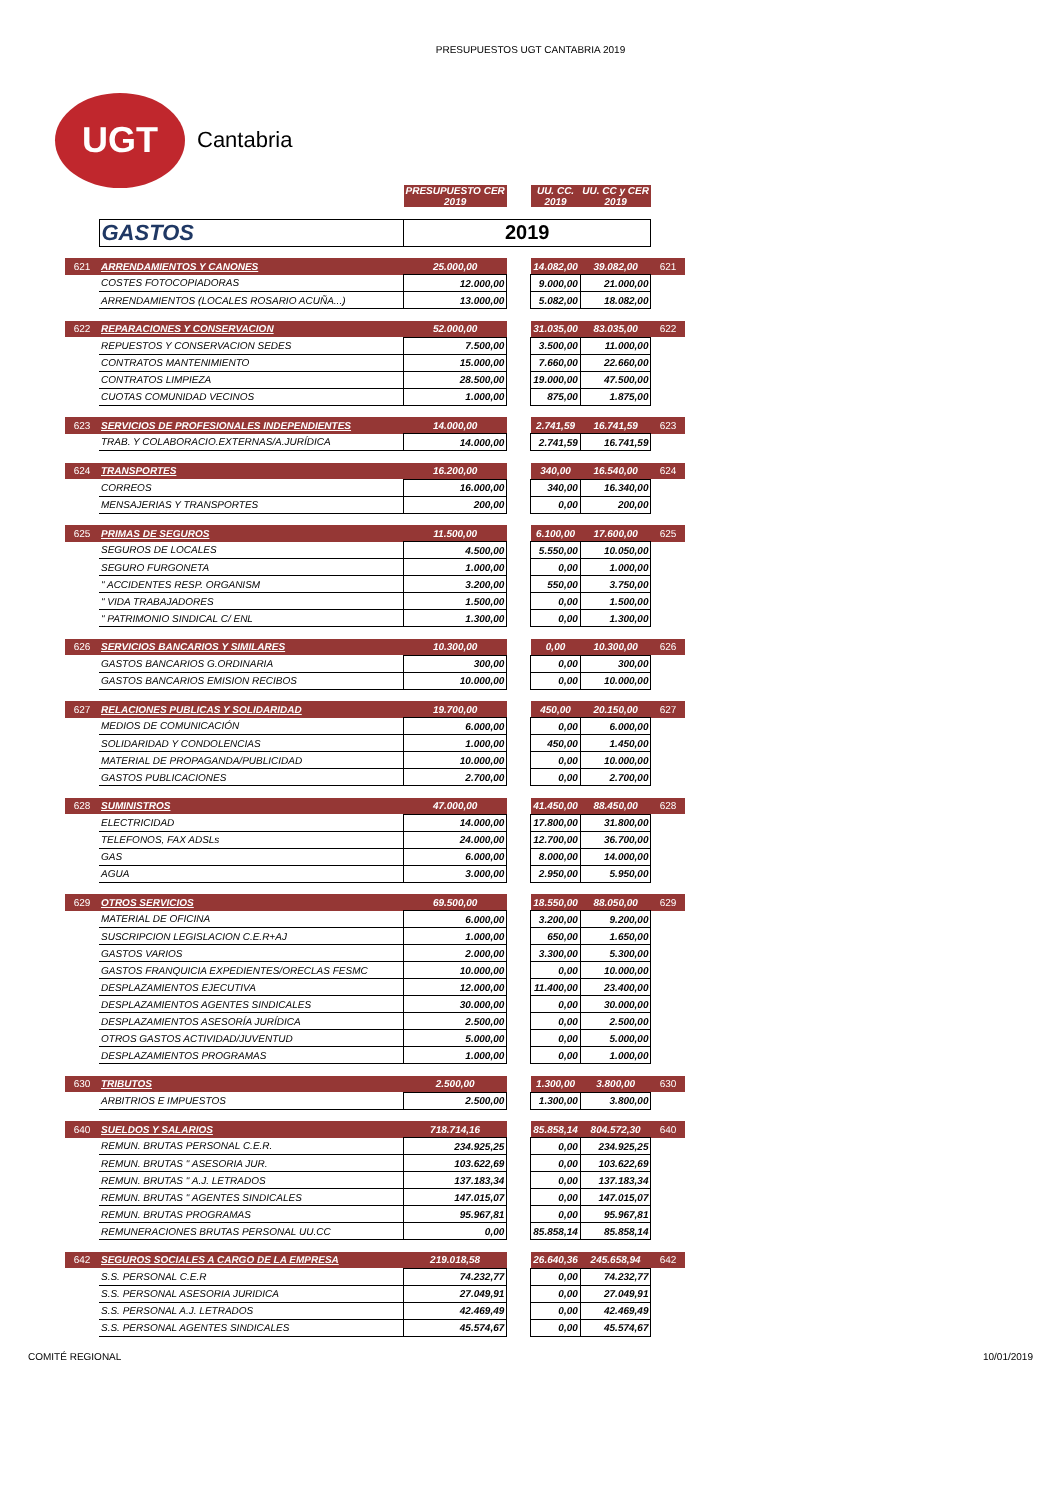PRESUPUESTOS UGT CANTABRIA 2019
UGT
Cantabria
| | | PRESUPUESTO CER 2019 | | UU. CC. 2019 | UU. CC y CER 2019 | |
| | GASTOS | 2019 | | | | |
| 621 | ARRENDAMIENTOS Y CANONES | 25.000,00 | | 14.082,00 | 39.082,00 | 621 |
| | COSTES FOTOCOPIADORAS | 12.000,00 | | 9.000,00 | 21.000,00 | |
| | ARRENDAMIENTOS (LOCALES ROSARIO ACUÑA...) | 13.000,00 | | 5.082,00 | 18.082,00 | |
| 622 | REPARACIONES Y CONSERVACION | 52.000,00 | | 31.035,00 | 83.035,00 | 622 |
| | REPUESTOS Y CONSERVACION SEDES | 7.500,00 | | 3.500,00 | 11.000,00 | |
| | CONTRATOS MANTENIMIENTO | 15.000,00 | | 7.660,00 | 22.660,00 | |
| | CONTRATOS LIMPIEZA | 28.500,00 | | 19.000,00 | 47.500,00 | |
| | CUOTAS COMUNIDAD VECINOS | 1.000,00 | | 875,00 | 1.875,00 | |
| 623 | SERVICIOS DE PROFESIONALES INDEPENDIENTES | 14.000,00 | | 2.741,59 | 16.741,59 | 623 |
| | TRAB. Y COLABORACIO.EXTERNAS/A.JURÍDICA | 14.000,00 | | 2.741,59 | 16.741,59 | |
| 624 | TRANSPORTES | 16.200,00 | | 340,00 | 16.540,00 | 624 |
| | CORREOS | 16.000,00 | | 340,00 | 16.340,00 | |
| | MENSAJERIAS Y TRANSPORTES | 200,00 | | 0,00 | 200,00 | |
| 625 | PRIMAS DE SEGUROS | 11.500,00 | | 6.100,00 | 17.600,00 | 625 |
| | SEGUROS DE LOCALES | 4.500,00 | | 5.550,00 | 10.050,00 | |
| | SEGURO FURGONETA | 1.000,00 | | 0,00 | 1.000,00 | |
| | " ACCIDENTES RESP. ORGANISM | 3.200,00 | | 550,00 | 3.750,00 | |
| | " VIDA TRABAJADORES | 1.500,00 | | 0,00 | 1.500,00 | |
| | " PATRIMONIO SINDICAL C/ ENL | 1.300,00 | | 0,00 | 1.300,00 | |
| 626 | SERVICIOS BANCARIOS Y SIMILARES | 10.300,00 | | 0,00 | 10.300,00 | 626 |
| | GASTOS BANCARIOS G.ORDINARIA | 300,00 | | 0,00 | 300,00 | |
| | GASTOS BANCARIOS EMISION RECIBOS | 10.000,00 | | 0,00 | 10.000,00 | |
| 627 | RELACIONES PUBLICAS Y SOLIDARIDAD | 19.700,00 | | 450,00 | 20.150,00 | 627 |
| | MEDIOS DE COMUNICACIÓN | 6.000,00 | | 0,00 | 6.000,00 | |
| | SOLIDARIDAD Y CONDOLENCIAS | 1.000,00 | | 450,00 | 1.450,00 | |
| | MATERIAL DE PROPAGANDA/PUBLICIDAD | 10.000,00 | | 0,00 | 10.000,00 | |
| | GASTOS PUBLICACIONES | 2.700,00 | | 0,00 | 2.700,00 | |
| 628 | SUMINISTROS | 47.000,00 | | 41.450,00 | 88.450,00 | 628 |
| | ELECTRICIDAD | 14.000,00 | | 17.800,00 | 31.800,00 | |
| | TELEFONOS, FAX ADSLs | 24.000,00 | | 12.700,00 | 36.700,00 | |
| | GAS | 6.000,00 | | 8.000,00 | 14.000,00 | |
| | AGUA | 3.000,00 | | 2.950,00 | 5.950,00 | |
| 629 | OTROS SERVICIOS | 69.500,00 | | 18.550,00 | 88.050,00 | 629 |
| | MATERIAL DE OFICINA | 6.000,00 | | 3.200,00 | 9.200,00 | |
| | SUSCRIPCION LEGISLACION C.E.R+AJ | 1.000,00 | | 650,00 | 1.650,00 | |
| | GASTOS VARIOS | 2.000,00 | | 3.300,00 | 5.300,00 | |
| | GASTOS FRANQUICIA EXPEDIENTES/ORECLAS FESMC | 10.000,00 | | 0,00 | 10.000,00 | |
| | DESPLAZAMIENTOS EJECUTIVA | 12.000,00 | | 11.400,00 | 23.400,00 | |
| | DESPLAZAMIENTOS AGENTES SINDICALES | 30.000,00 | | 0,00 | 30.000,00 | |
| | DESPLAZAMIENTOS ASESORÍA JURÍDICA | 2.500,00 | | 0,00 | 2.500,00 | |
| | OTROS GASTOS ACTIVIDAD/JUVENTUD | 5.000,00 | | 0,00 | 5.000,00 | |
| | DESPLAZAMIENTOS PROGRAMAS | 1.000,00 | | 0,00 | 1.000,00 | |
| 630 | TRIBUTOS | 2.500,00 | | 1.300,00 | 3.800,00 | 630 |
| | ARBITRIOS E IMPUESTOS | 2.500,00 | | 1.300,00 | 3.800,00 | |
| 640 | SUELDOS Y SALARIOS | 718.714,16 | | 85.858,14 | 804.572,30 | 640 |
| | REMUN. BRUTAS PERSONAL C.E.R. | 234.925,25 | | 0,00 | 234.925,25 | |
| | REMUN. BRUTAS " ASESORIA JUR. | 103.622,69 | | 0,00 | 103.622,69 | |
| | REMUN. BRUTAS " A.J. LETRADOS | 137.183,34 | | 0,00 | 137.183,34 | |
| | REMUN. BRUTAS " AGENTES SINDICALES | 147.015,07 | | 0,00 | 147.015,07 | |
| | REMUN. BRUTAS PROGRAMAS | 95.967,81 | | 0,00 | 95.967,81 | |
| | REMUNERACIONES BRUTAS PERSONAL UU.CC | 0,00 | | 85.858,14 | 85.858,14 | |
| 642 | SEGUROS SOCIALES A CARGO DE LA EMPRESA | 219.018,58 | | 26.640,36 | 245.658,94 | 642 |
| | S.S. PERSONAL C.E.R | 74.232,77 | | 0,00 | 74.232,77 | |
| | S.S. PERSONAL ASESORIA JURIDICA | 27.049,91 | | 0,00 | 27.049,91 | |
| | S.S. PERSONAL A.J. LETRADOS | 42.469,49 | | 0,00 | 42.469,49 | |
| | S.S. PERSONAL AGENTES SINDICALES | 45.574,67 | | 0,00 | 45.574,67 | |
COMITÉ REGIONAL 10/01/2019